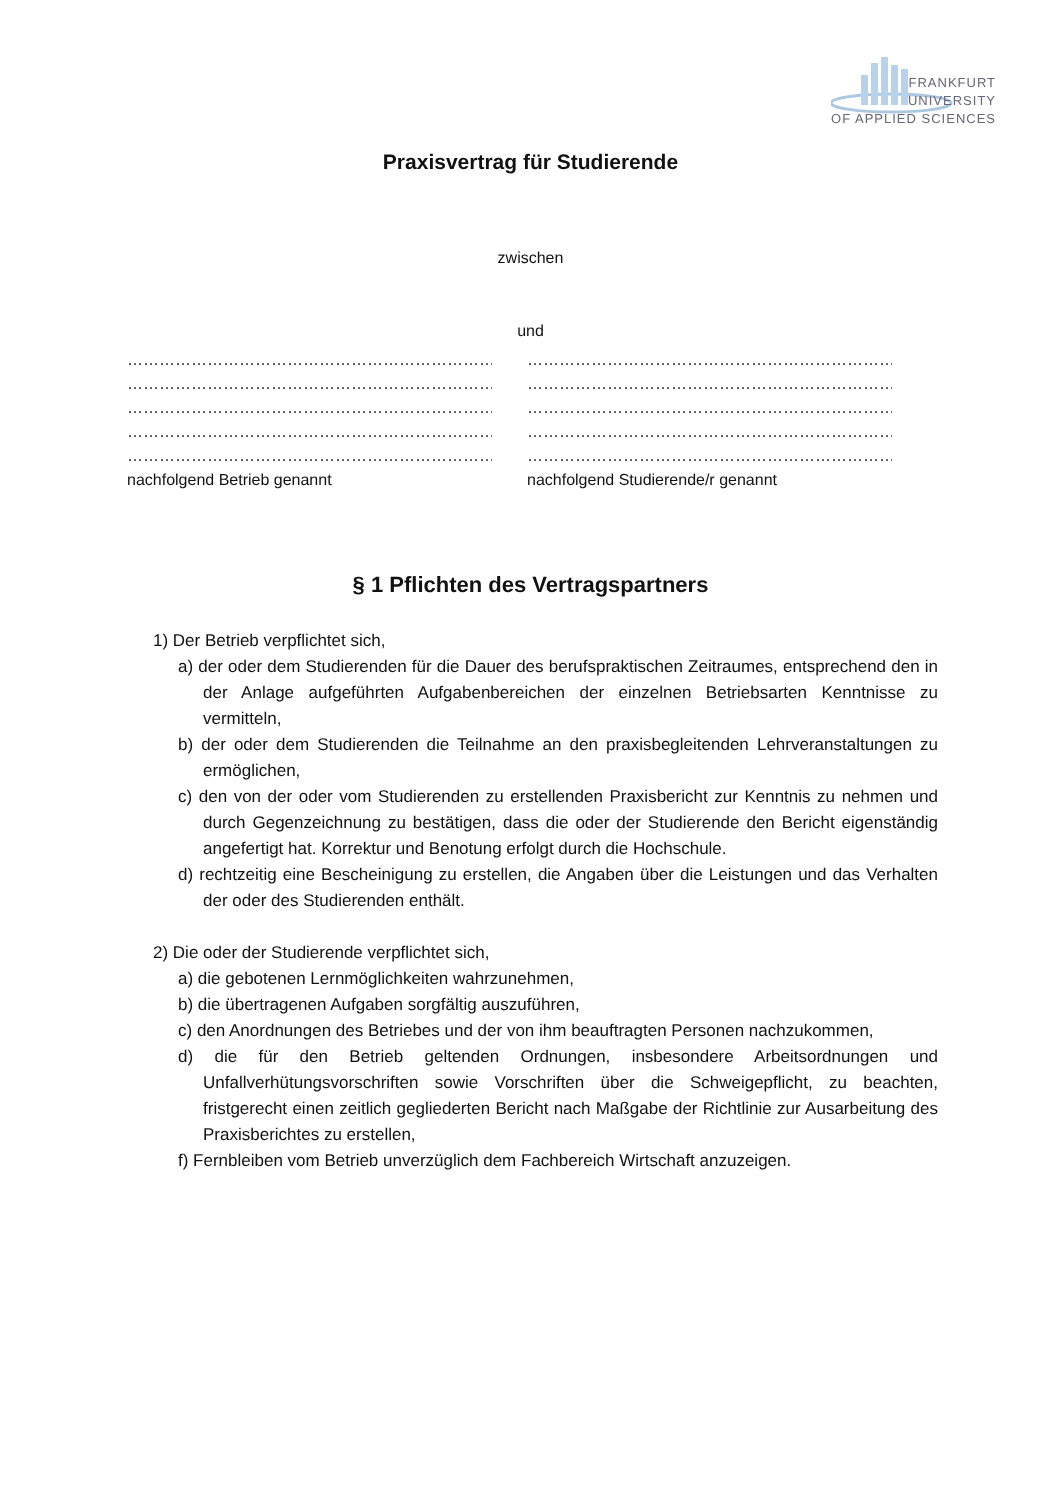FRANKFURT
UNIVERSITY
OF APPLIED SCIENCES
Praxisvertrag für Studierende
zwischen
und
…………………………………………………………………………
…………………………………………………………………………
…………………………………………………………………………
…………………………………………………………………………
…………………………………………………………………………
nachfolgend Betrieb genannt
…………………………………………………………………………
…………………………………………………………………………
…………………………………………………………………………
…………………………………………………………………………
…………………………………………………………………………
nachfolgend Studierende/r genannt
§ 1 Pflichten des Vertragspartners
1) Der Betrieb verpflichtet sich,
a) der oder dem Studierenden für die Dauer des berufspraktischen Zeitraumes, entsprechend den in der Anlage aufgeführten Aufgabenbereichen der einzelnen Betriebsarten Kenntnisse zu vermitteln,
b) der oder dem Studierenden die Teilnahme an den praxisbegleitenden Lehrveranstaltungen zu ermöglichen,
c) den von der oder vom Studierenden zu erstellenden Praxisbericht zur Kenntnis zu nehmen und durch Gegenzeichnung zu bestätigen, dass die oder der Studierende den Bericht eigenständig angefertigt hat. Korrektur und Benotung erfolgt durch die Hochschule.
d) rechtzeitig eine Bescheinigung zu erstellen, die Angaben über die Leistungen und das Verhalten der oder des Studierenden enthält.
2) Die oder der Studierende verpflichtet sich,
a) die gebotenen Lernmöglichkeiten wahrzunehmen,
b) die übertragenen Aufgaben sorgfältig auszuführen,
c) den Anordnungen des Betriebes und der von ihm beauftragten Personen nachzukommen,
d) die für den Betrieb geltenden Ordnungen, insbesondere Arbeitsordnungen und Unfallverhütungsvorschriften sowie Vorschriften über die Schweigepflicht, zu beachten, fristgerecht einen zeitlich gegliederten Bericht nach Maßgabe der Richtlinie zur Ausarbeitung des Praxisberichtes zu erstellen,
f) Fernbleiben vom Betrieb unverzüglich dem Fachbereich Wirtschaft anzuzeigen.